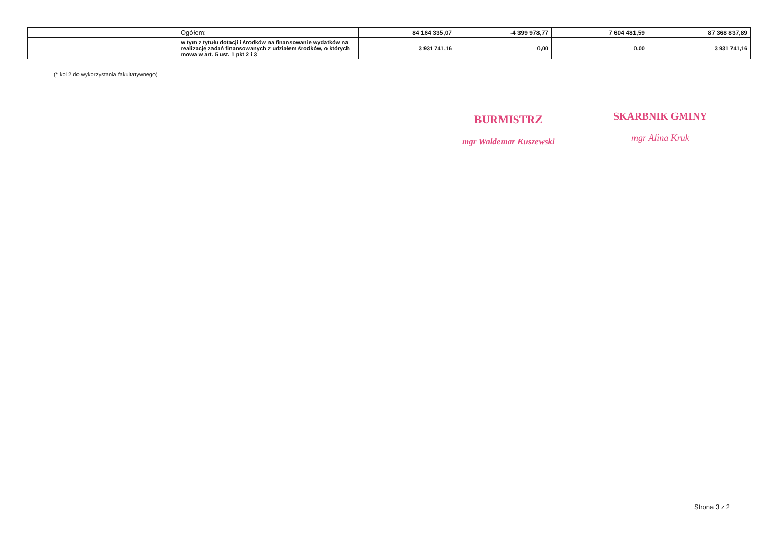| | Ogółem: | 84 164 335,07 | -4 399 978,77 | 7 604 481,59 | 87 368 837,89 |
| | w tym z tytułu dotacji i środków na finansowanie wydatków na realizację zadań finansowanych z udziałem środków, o których mowa w art. 5 ust. 1 pkt 2 i 3 | 3 931 741,16 | 0,00 | 0,00 | 3 931 741,16 |
(* kol 2 do wykorzystania fakultatywnego)
BURMISTRZ
mgr Waldemar Kuszewski
SKARBNIK GMINY
mgr Alina Kruk
Strona 3 z 2